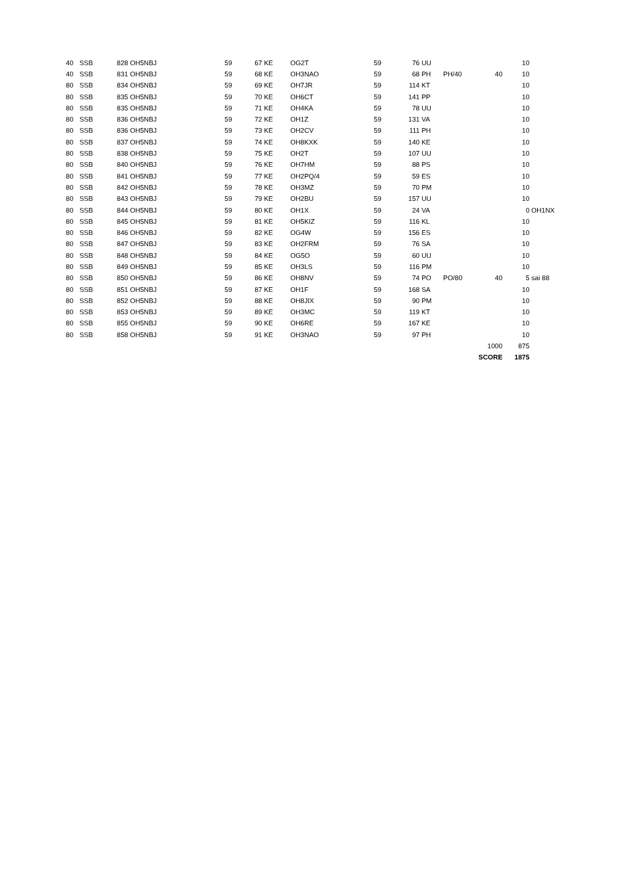| 40 | SSB | 828 | OH5NBJ | 59 | 67 | KE | OG2T | 59 | 76 | UU | | | 10 | |
| 40 | SSB | 831 | OH5NBJ | 59 | 68 | KE | OH3NAO | 59 | 68 | PH | PH/40 | 40 | 10 | |
| 80 | SSB | 834 | OH5NBJ | 59 | 69 | KE | OH7JR | 59 | 114 | KT | | | 10 | |
| 80 | SSB | 835 | OH5NBJ | 59 | 70 | KE | OH6CT | 59 | 141 | PP | | | 10 | |
| 80 | SSB | 835 | OH5NBJ | 59 | 71 | KE | OH4KA | 59 | 78 | UU | | | 10 | |
| 80 | SSB | 836 | OH5NBJ | 59 | 72 | KE | OH1Z | 59 | 131 | VA | | | 10 | |
| 80 | SSB | 836 | OH5NBJ | 59 | 73 | KE | OH2CV | 59 | 111 | PH | | | 10 | |
| 80 | SSB | 837 | OH5NBJ | 59 | 74 | KE | OH8KXK | 59 | 140 | KE | | | 10 | |
| 80 | SSB | 838 | OH5NBJ | 59 | 75 | KE | OH2T | 59 | 107 | UU | | | 10 | |
| 80 | SSB | 840 | OH5NBJ | 59 | 76 | KE | OH7HM | 59 | 88 | PS | | | 10 | |
| 80 | SSB | 841 | OH5NBJ | 59 | 77 | KE | OH2PQ/4 | 59 | 59 | ES | | | 10 | |
| 80 | SSB | 842 | OH5NBJ | 59 | 78 | KE | OH3MZ | 59 | 70 | PM | | | 10 | |
| 80 | SSB | 843 | OH5NBJ | 59 | 79 | KE | OH2BU | 59 | 157 | UU | | | 10 | |
| 80 | SSB | 844 | OH5NBJ | 59 | 80 | KE | OH1X | 59 | 24 | VA | | | 0 | OH1NX |
| 80 | SSB | 845 | OH5NBJ | 59 | 81 | KE | OH5KIZ | 59 | 116 | KL | | | 10 | |
| 80 | SSB | 846 | OH5NBJ | 59 | 82 | KE | OG4W | 59 | 156 | ES | | | 10 | |
| 80 | SSB | 847 | OH5NBJ | 59 | 83 | KE | OH2FRM | 59 | 76 | SA | | | 10 | |
| 80 | SSB | 848 | OH5NBJ | 59 | 84 | KE | OG5O | 59 | 60 | UU | | | 10 | |
| 80 | SSB | 849 | OH5NBJ | 59 | 85 | KE | OH3LS | 59 | 116 | PM | | | 10 | |
| 80 | SSB | 850 | OH5NBJ | 59 | 86 | KE | OH8NV | 59 | 74 | PO | PO/80 | 40 | 5 | sai 88 |
| 80 | SSB | 851 | OH5NBJ | 59 | 87 | KE | OH1F | 59 | 168 | SA | | | 10 | |
| 80 | SSB | 852 | OH5NBJ | 59 | 88 | KE | OH8JIX | 59 | 90 | PM | | | 10 | |
| 80 | SSB | 853 | OH5NBJ | 59 | 89 | KE | OH3MC | 59 | 119 | KT | | | 10 | |
| 80 | SSB | 855 | OH5NBJ | 59 | 90 | KE | OH6RE | 59 | 167 | KE | | | 10 | |
| 80 | SSB | 858 | OH5NBJ | 59 | 91 | KE | OH3NAO | 59 | 97 | PH | | | 10 | |
| | | | | | | | | | | | | 1000 | 875 | |
| | | | | | | | | | | | | SCORE | 1875 | |